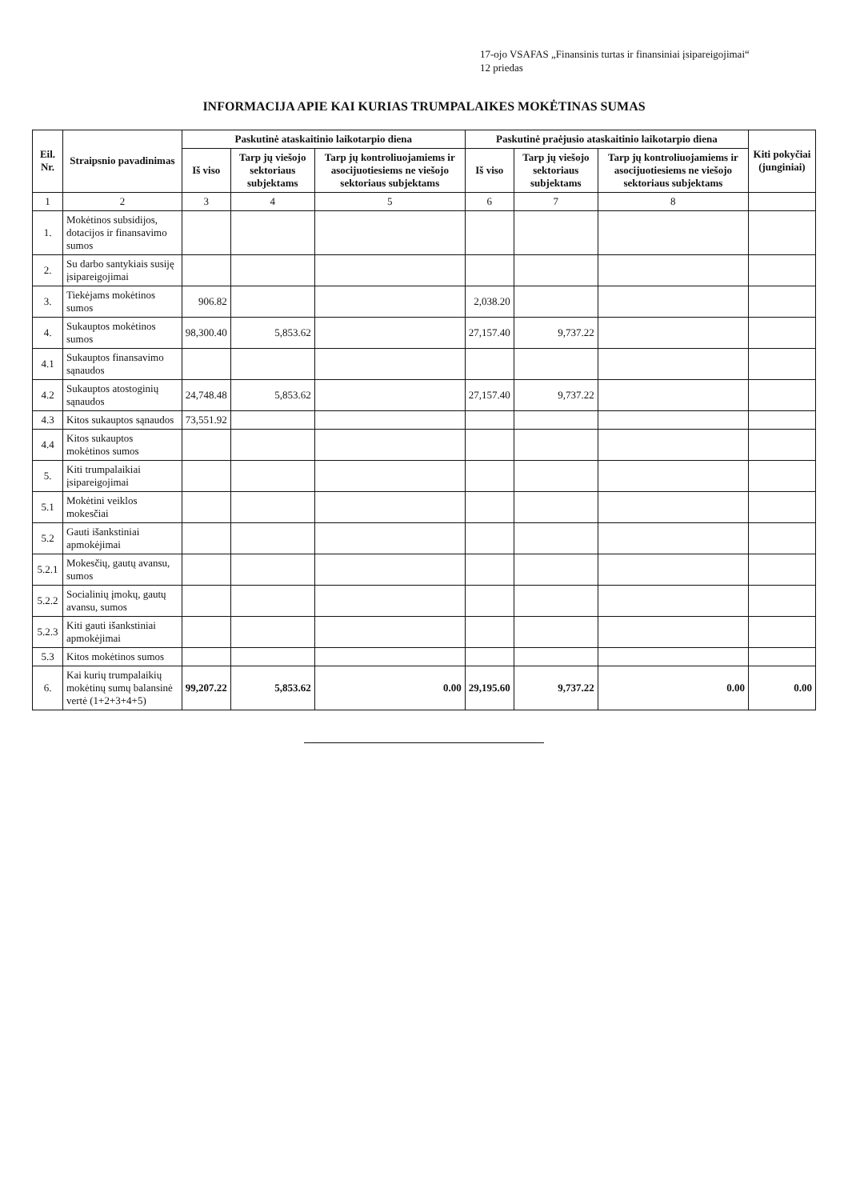17-ojo VSAFAS „Finansinis turtas ir finansiniai įsipareigojimai“
12 priedas
INFORMACIJA APIE KAI KURIAS TRUMPALAIKES MOKĖTINAS SUMAS
| Eil. Nr. | Straipsnio pavadinimas | Paskutinė ataskaitinio laikotarpio diena | | | Paskutinė praėjusio ataskaitinio laikotarpio diena | | | Kiti pokyčiai (junginiai) |
| --- | --- | --- | --- | --- | --- | --- | --- | --- |
| | | Iš viso | Tarp jų viešojo sektoriaus subjektams | Tarp jų kontroliuojamiems ir asocijuotiesiems ne viešojo sektoriaus subjektams | Iš viso | Tarp jų viešojo sektoriaus subjektams | Tarp jų kontroliuojamiems ir asocijuotiesiems ne viešojo sektoriaus subjektams | |
| 1 | 2 | 3 | 4 | 5 | 6 | 7 | 8 | |
| 1. | Mokėtinos subsidijos, dotacijos ir finansavimo sumos | | | | | | | |
| 2. | Su darbo santykiais susiję įsipareigojimai | | | | | | | |
| 3. | Tiekėjams mokėtinos sumos | 906.82 | | | 2,038.20 | | | |
| 4. | Sukauptos mokėtinos sumos | 98,300.40 | 5,853.62 | | 27,157.40 | 9,737.22 | | |
| 4.1 | Sukauptos finansavimo sąnaudos | | | | | | | |
| 4.2 | Sukauptos atostoginių sąnaudos | 24,748.48 | 5,853.62 | | 27,157.40 | 9,737.22 | | |
| 4.3 | Kitos sukauptos sąnaudos | 73,551.92 | | | | | | |
| 4.4 | Kitos sukauptos mokėtinos sumos | | | | | | | |
| 5. | Kiti trumpalaikiai įsipareigojimai | | | | | | | |
| 5.1 | Mokėtini veiklos mokesčiai | | | | | | | |
| 5.2 | Gauti išankstiniai apmokėjimai | | | | | | | |
| 5.2.1 | Mokesčių, gautų avansu, sumos | | | | | | | |
| 5.2.2 | Socialinių įmokų, gautų avansu, sumos | | | | | | | |
| 5.2.3 | Kiti gauti išankstiniai apmokėjimai | | | | | | | |
| 5.3 | Kitos mokėtinos sumos | | | | | | | |
| 6. | Kai kurių trumpalaikių mokėtinų sumų balansinė vertė (1+2+3+4+5) | 99,207.22 | 5,853.62 | 0.00 | 29,195.60 | 9,737.22 | 0.00 | 0.00 |